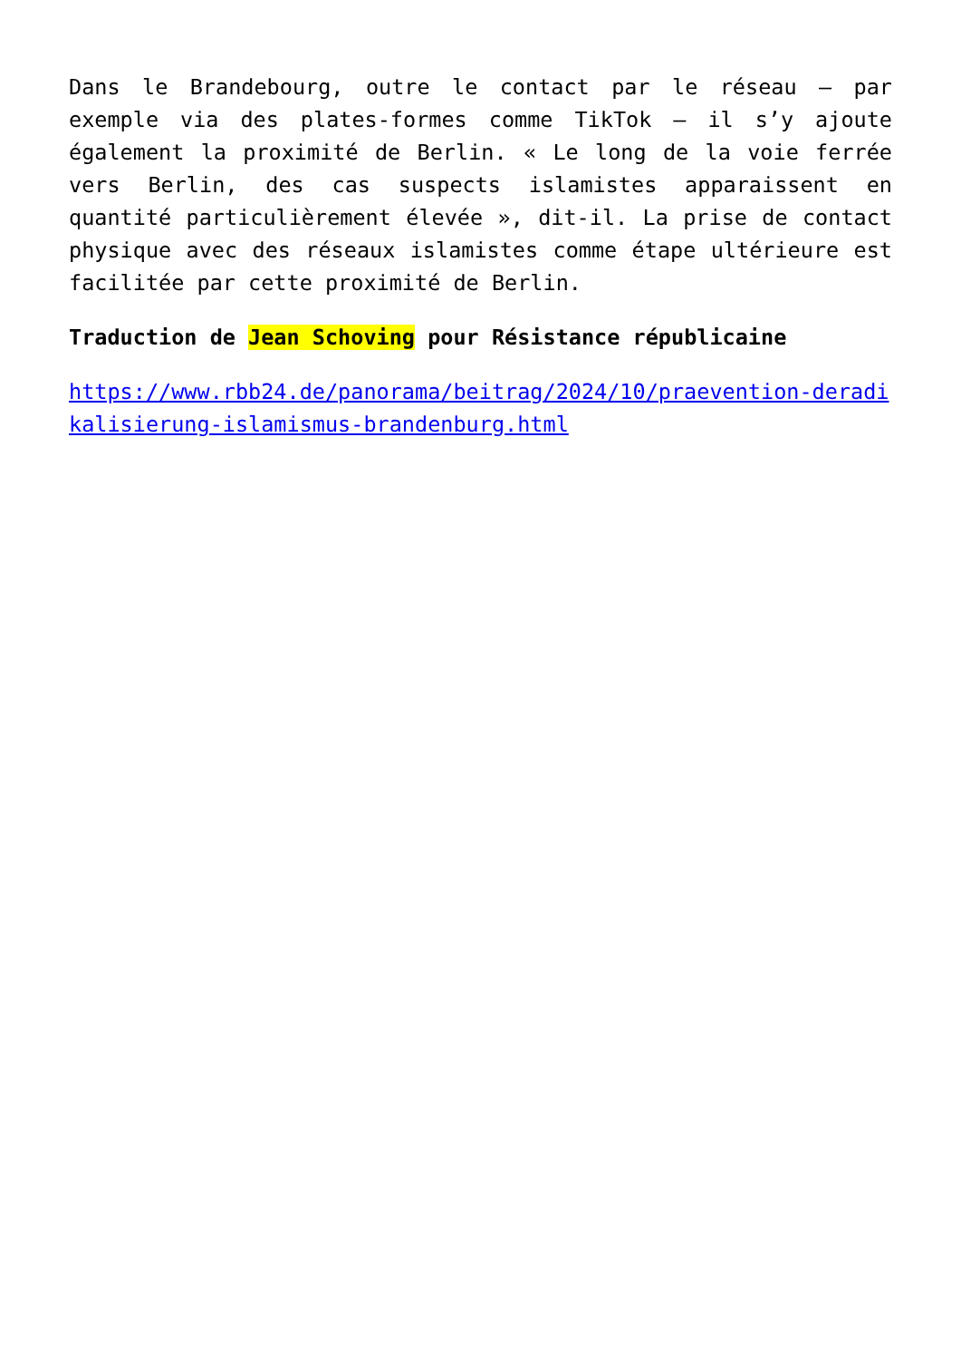Dans le Brandebourg, outre le contact par le réseau – par exemple via des plates-formes comme TikTok – il s’y ajoute également la proximité de Berlin. « Le long de la voie ferrée vers Berlin, des cas suspects islamistes apparaissent en quantité particulièrement élevée », dit-il. La prise de contact physique avec des réseaux islamistes comme étape ultérieure est facilitée par cette proximité de Berlin.
Traduction de Jean Schoving pour Résistance républicaine
https://www.rbb24.de/panorama/beitrag/2024/10/praevention-deradikalisierung-islamismus-brandenburg.html